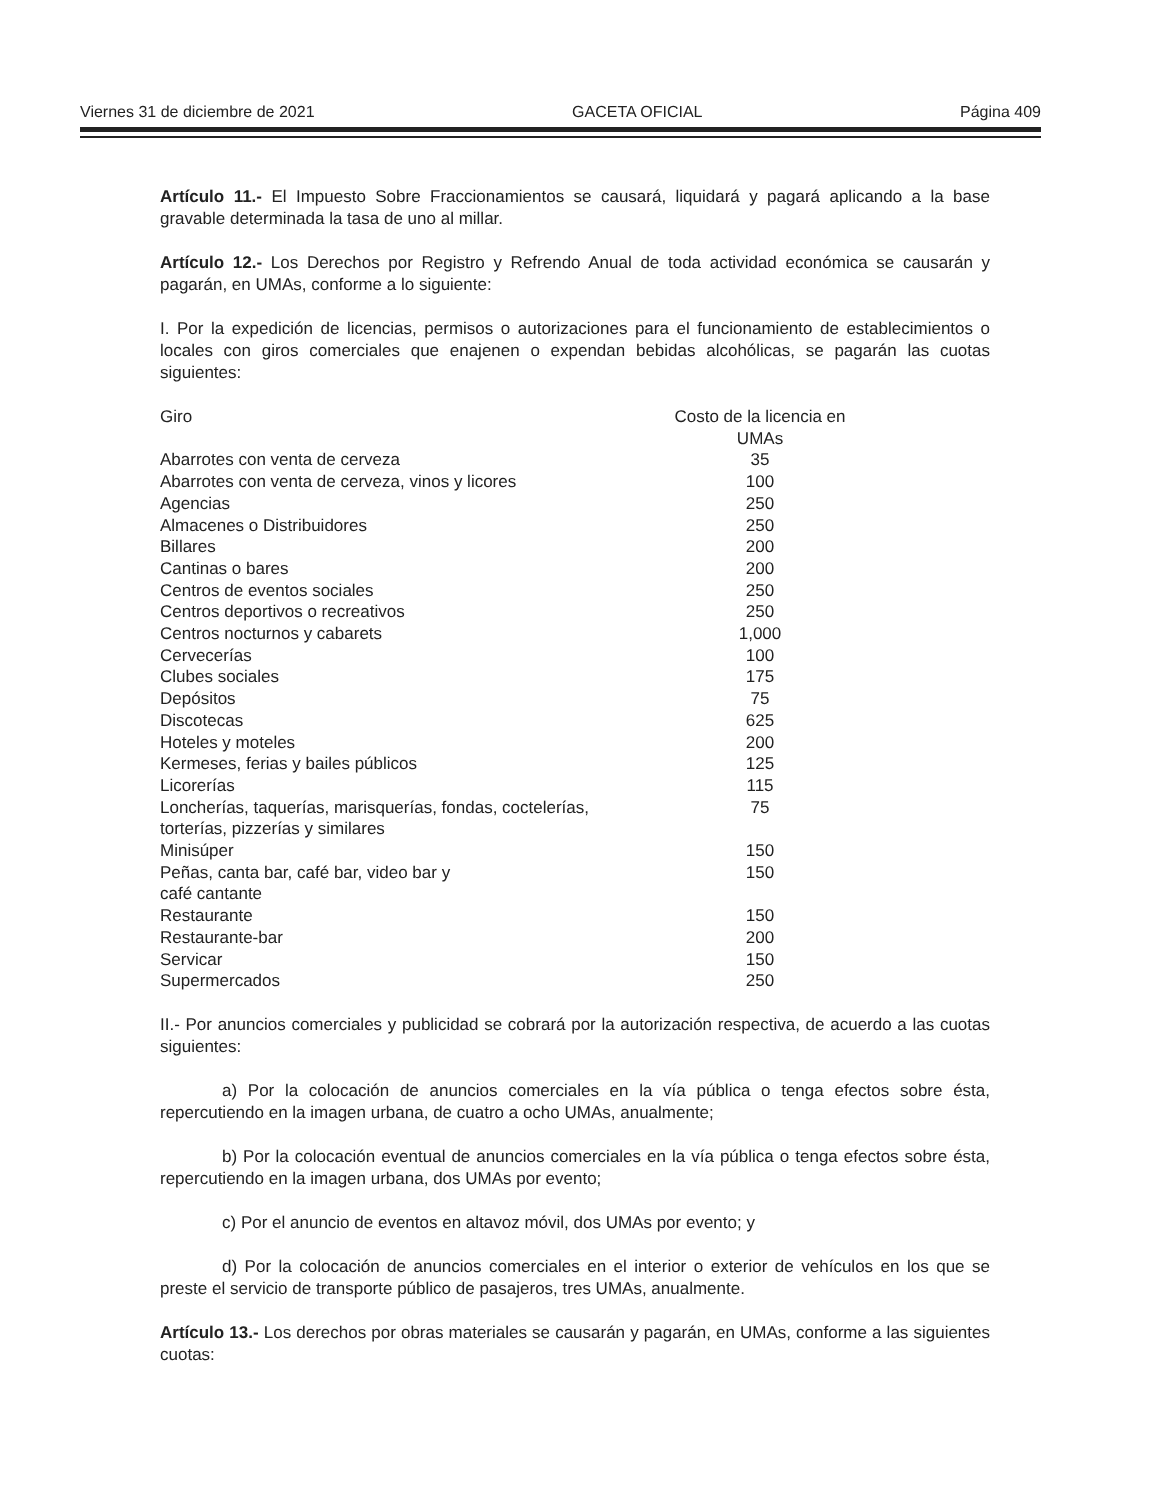Viernes 31 de diciembre de 2021 GACETA OFICIAL Página 409
Artículo 11.- El Impuesto Sobre Fraccionamientos se causará, liquidará y pagará aplicando a la base gravable determinada la tasa de uno al millar.
Artículo 12.- Los Derechos por Registro y Refrendo Anual de toda actividad económica se causarán y pagarán, en UMAs, conforme a lo siguiente:
I. Por la expedición de licencias, permisos o autorizaciones para el funcionamiento de establecimientos o locales con giros comerciales que enajenen o expendan bebidas alcohólicas, se pagarán las cuotas siguientes:
| Giro | Costo de la licencia en UMAs |
| --- | --- |
| Abarrotes con venta de cerveza | 35 |
| Abarrotes con venta de cerveza, vinos y licores | 100 |
| Agencias | 250 |
| Almacenes o Distribuidores | 250 |
| Billares | 200 |
| Cantinas o bares | 200 |
| Centros de eventos sociales | 250 |
| Centros deportivos o recreativos | 250 |
| Centros nocturnos y cabarets | 1,000 |
| Cervecerías | 100 |
| Clubes sociales | 175 |
| Depósitos | 75 |
| Discotecas | 625 |
| Hoteles y moteles | 200 |
| Kermeses, ferias y bailes públicos | 125 |
| Licorerías | 115 |
| Loncherías, taquerías, marisquerías, fondas, coctelerías, torterías, pizzerías y similares | 75 |
| Minisúper | 150 |
| Peñas, canta bar, café bar, video bar y café cantante | 150 |
| Restaurante | 150 |
| Restaurante-bar | 200 |
| Servicar | 150 |
| Supermercados | 250 |
II.- Por anuncios comerciales y publicidad se cobrará por la autorización respectiva, de acuerdo a las cuotas siguientes:
a) Por la colocación de anuncios comerciales en la vía pública o tenga efectos sobre ésta, repercutiendo en la imagen urbana, de cuatro a ocho UMAs, anualmente;
b) Por la colocación eventual de anuncios comerciales en la vía pública o tenga efectos sobre ésta, repercutiendo en la imagen urbana, dos UMAs por evento;
c) Por el anuncio de eventos en altavoz móvil, dos UMAs por evento; y
d) Por la colocación de anuncios comerciales en el interior o exterior de vehículos en los que se preste el servicio de transporte público de pasajeros, tres UMAs, anualmente.
Artículo 13.- Los derechos por obras materiales se causarán y pagarán, en UMAs, conforme a las siguientes cuotas: